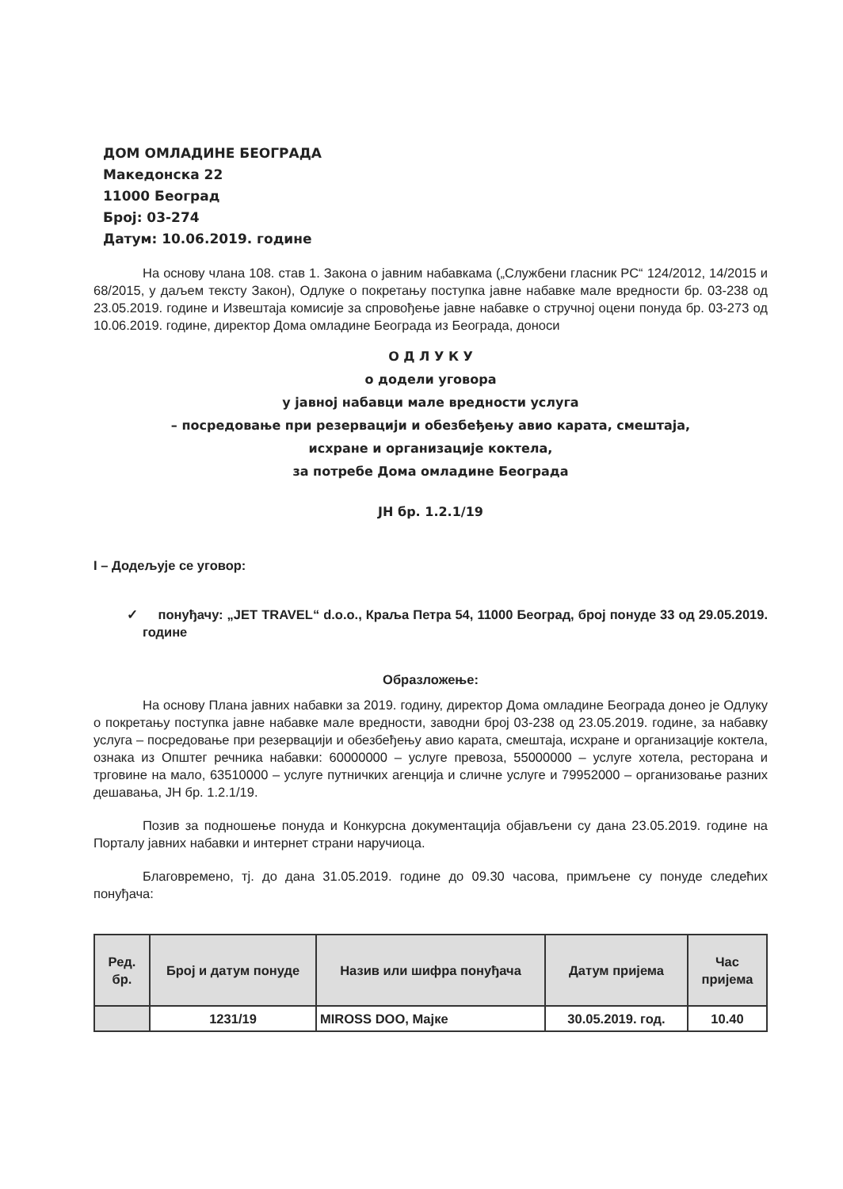ДОМ ОМЛАДИНЕ БЕОГРАДА
Македонска 22
11000 Београд
Број: 03-274
Датум: 10.06.2019. године
На основу члана 108. став 1. Закона о јавним набавкама („Службени гласник РС“ 124/2012, 14/2015 и 68/2015, у даљем тексту Закон), Одлуке о покретању поступка јавне набавке мале вредности бр. 03-238 од 23.05.2019. године и Извештаја комисије за спровођење јавне набавке о стручној оцени понуда бр. 03-273 од 10.06.2019. године, директор Дома омладине Београда из Београда, доноси
О Д Л У К У
о додели уговора
у јавној набавци мале вредности услуга
– посредовање при резервацији и обезбеђењу авио карата, смештаја,
исхране и организације коктела,
за потребе Дома омладине Београда
ЈН бр. 1.2.1/19
I – Додељује се уговор:
✓ понуђачу: „JET TRAVEL“ d.o.o., Краља Петра 54, 11000 Београд, број понуде 33 од 29.05.2019. године
Образложење:
На основу Плана јавних набавки за 2019. годину, директор Дома омладине Београда донео је Одлуку о покретању поступка јавне набавке мале вредности, заводни број 03-238 од 23.05.2019. године, за набавку услуга – посредовање при резервацији и обезбеђењу авио карата, смештаја, исхране и организације коктела, ознака из Општег речника набавки: 60000000 – услуге превоза, 55000000 – услуге хотела, ресторана и трговине на мало, 63510000 – услуге путничких агенција и сличне услуге и 79952000 – организовање разних дешавања, ЈН бр. 1.2.1/19.
Позив за подношење понуда и Конкурсна документација објављени су дана 23.05.2019. године на Порталу јавних набавки и интернет страни наручиоца.
Благовремено, тј. до дана 31.05.2019. године до 09.30 часова, примљене су понуде следећих понуђача:
| Ред. бр. | Број и датум понуде | Назив или шифра понуђача | Датум пријема | Час пријема |
| --- | --- | --- | --- | --- |
| | 1231/19 | MIROSS DOO, Мајке | 30.05.2019. год. | 10.40 |